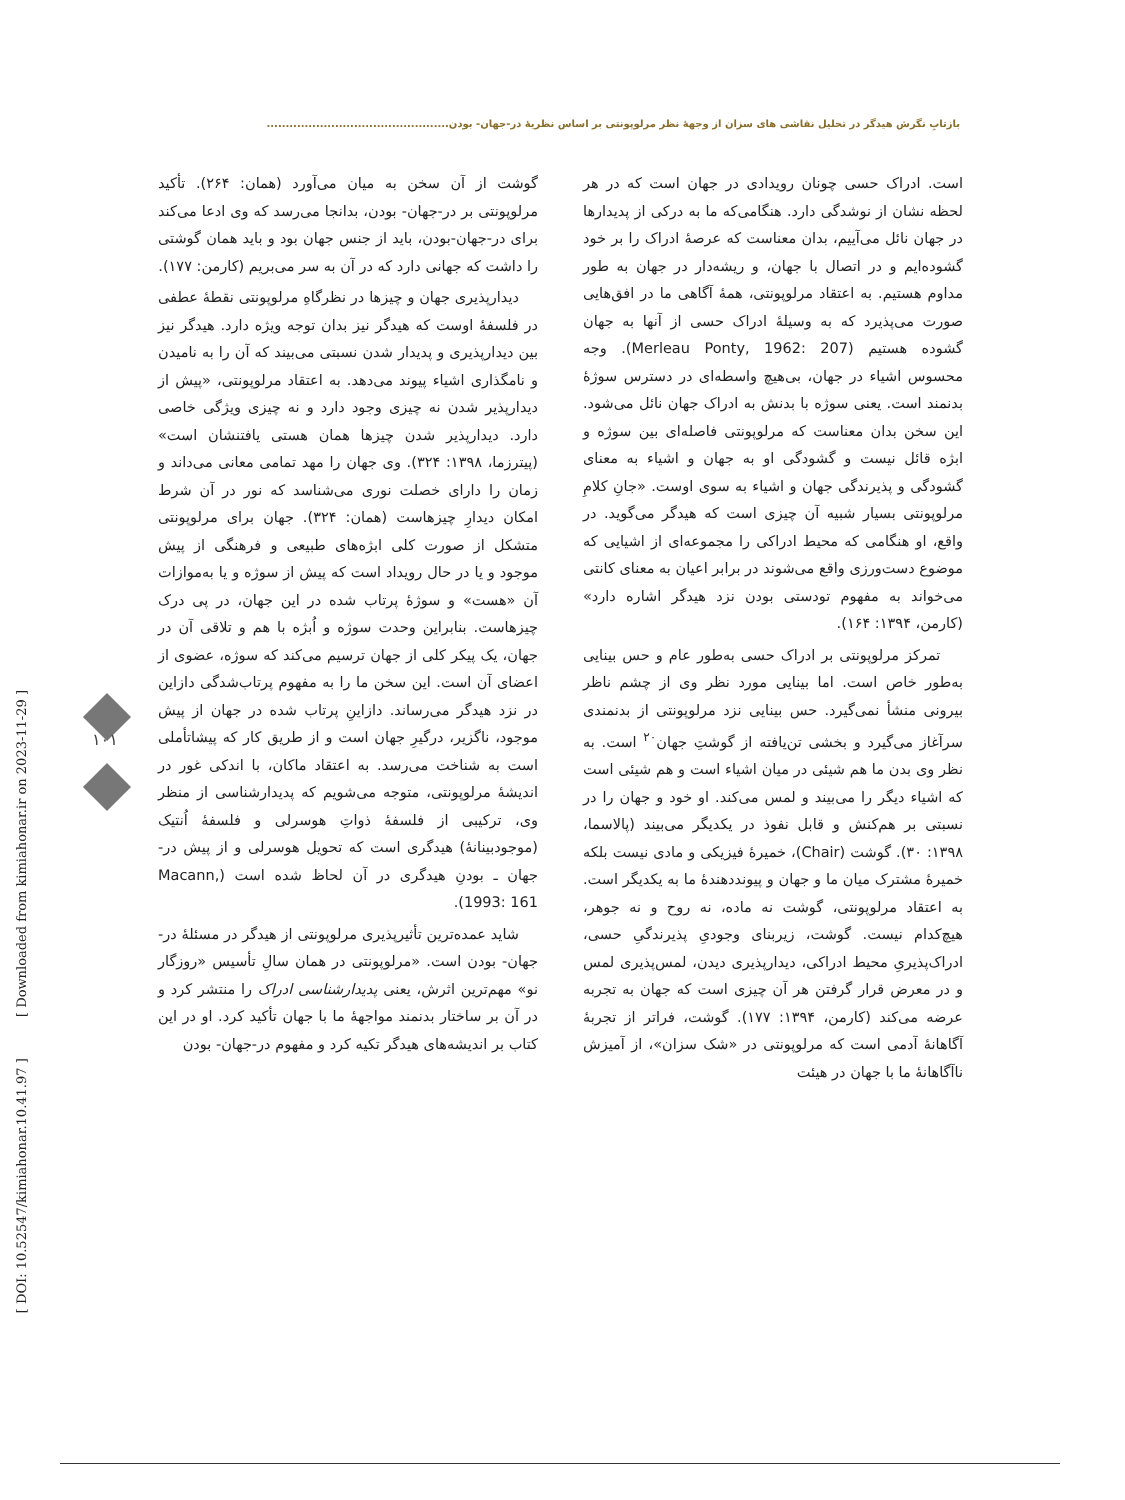بازتابِ نگرش هیدگر در تحلیل نقاشی های سزان از وجهۀ نظر مرلوپونتی بر اساس نظریۀ در-جهان- بودن................................................
است. ادراک حسی چونان رویدادی در جهان است که در هر لحظه نشان از نوشدگی دارد. هنگامی‌که ما به درکی از پدیدارها در جهان نائل می‌آییم، بدان معناست که عرصۀ ادراک را بر خود گشوده‌ایم و در اتصال با جهان، و ریشه‌دار در جهان به طور مداوم هستیم. به اعتقاد مرلوپونتی، همۀ آگاهی ما در افق‌هایی صورت می‌پذیرد که به وسیلۀ ادراک حسی از آنها به جهان گشوده هستیم (Merleau Ponty, 1962: 207). وجه محسوس اشیاء در جهان، بی‌هیچ واسطه‌ای در دسترس سوژۀ بدنمند است. یعنی سوژه با بدنش به ادراک جهان نائل می‌شود. این سخن بدان معناست که مرلوپونتی فاصله‌ای بین سوژه و ابژه قائل نیست و گشودگی او به جهان و اشیاء به معنای گشودگی و پذیرندگی جهان و اشیاء به سوی اوست. «جانِ کلامِ مرلوپونتی بسیار شبیه آن چیزی است که هیدگر می‌گوید. در واقع، او هنگامی که محیط ادراکی را مجموعه‌ای از اشیایی که موضوع دست‌ورزی واقع می‌شوند در برابر اعیان به معنای کانتی می‌خواند به مفهوم تودستی بودن نزد هیدگر اشاره دارد» (کارمن، ۱۳۹۴: ۱۶۴).
تمرکز مرلوپونتی بر ادراک حسی به‌طور عام و حس بینایی به‌طور خاص است. اما بینایی مورد نظر وی از چشم ناظر بیرونی منشأ نمی‌گیرد. حس بینایی نزد مرلوپونتی از بدنمندی سرآغاز می‌گیرد و بخشی تن‌یافته از گوشتِ جهان<sup>۲۰</sup> است. به نظر وی بدن ما هم شیئی در میان اشیاء است و هم شیئی است که اشیاء دیگر را می‌بیند و لمس می‌کند. او خود و جهان را در نسبتی بر هم‌کنش و قابل نفوذ در یکدیگر می‌بیند (پالاسما، ۱۳۹۸: ۳۰). گوشت (Chair)، خمیرۀ فیزیکی و مادی نیست بلکه خمیرۀ مشترک میان ما و جهان و پیونددهندۀ ما به یکدیگر است. به اعتقاد مرلوپونتی، گوشت نه ماده، نه روح و نه جوهر، هیچ‌کدام نیست. گوشت، زیربنای وجودیِ پذیرندگیِ حسی، ادراک‌پذیریِ محیط ادراکی، دیدارپذیری دیدن، لمس‌پذیری لمس و در معرض قرار گرفتن هر آن چیزی است که جهان به تجربه عرضه می‌کند (کارمن، ۱۳۹۴: ۱۷۷). گوشت، فراتر از تجربۀ آگاهانۀ آدمی است که مرلوپونتی در «شک سزان»، از آمیزش ناآگاهانۀ ما با جهان در هیئت
گوشت از آن سخن به میان می‌آورد (همان: ۲۶۴). تأکید مرلوپونتی بر در-جهان- بودن، بدانجا می‌رسد که وی ادعا می‌کند برای در-جهان-بودن، باید از جنس جهان بود و باید همان گوشتی را داشت که جهانی دارد که در آن به سر می‌بریم (کارمن: ۱۷۷).
دیدارپذیری جهان و چیزها در نظرگاهِ مرلوپونتی نقطۀ عطفی در فلسفۀ اوست که هیدگر نیز بدان توجه ویژه دارد. هیدگر نیز بین دیدارپذیری و پدیدار شدن نسبتی می‌بیند که آن را به نامیدن و نامگذاری اشیاء پیوند می‌دهد. به اعتقاد مرلوپونتی، «پیش از دیدارپذیر شدن نه چیزی وجود دارد و نه چیزی ویژگی خاصی دارد. دیدارپذیر شدن چیزها همان هستی یافتنشان است» (پیترزما، ۱۳۹۸: ۳۲۴). وی جهان را مهد تمامی معانی می‌داند و زمان را دارای خصلت نوری می‌شناسد که نور در آن شرط امکان دیدارِ چیزهاست (همان: ۳۲۴). جهان برای مرلوپونتی متشکل از صورت کلی ابژه‌های طبیعی و فرهنگی از پیش موجود و یا در حال رویداد است که پیش از سوژه و یا به‌موازات آن «هست» و سوژۀ پرتاب شده در این جهان، در پی درک چیزهاست. بنابراین وحدت سوژه و اُبژه با هم و تلاقی آن در جهان، یک پیکر کلی از جهان ترسیم می‌کند که سوژه، عضوی از اعضای آن است. این سخن ما را به مفهوم پرتاب‌شدگی دازاین در نزد هیدگر می‌رساند. دازاینِ پرتاب شده در جهان از پیش موجود، ناگزیر، درگیرِ جهان است و از طریق کار که پیشاتأملی است به شناخت می‌رسد. به اعتقاد ماکان، با اندکی غور در اندیشۀ مرلوپونتی، متوجه می‌شویم که پدیدارشناسی از منظر وی، ترکیبی از فلسفۀ ذواتِ هوسرلی و فلسفۀ اُنتیک (موجودبینانۀ) هیدگری است که تحویل هوسرلی و از پیش در- جهان ـ بودنِ هیدگری در آن لحاظ شده است (Macann, 1993: 161).
شاید عمده‌ترین تأثیرپذیری مرلوپونتی از هیدگر در مسئلۀ در- جهان- بودن است. «مرلوپونتی در همان سالِ تأسیس «روزگار نو» مهم‌ترین اثرش، یعنی پدیدارشناسی ادراک را منتشر کرد و در آن بر ساختار بدنمند مواجهۀ ما با جهان تأکید کرد. او در این کتاب بر اندیشه‌های هیدگر تکیه کرد و مفهوم در-جهان- بودن
[ DOI: 10.52547/kimiahonar.10.41.97 ] [ Downloaded from kimiahonar.ir on 2023-11-29 ]
۱۰۱